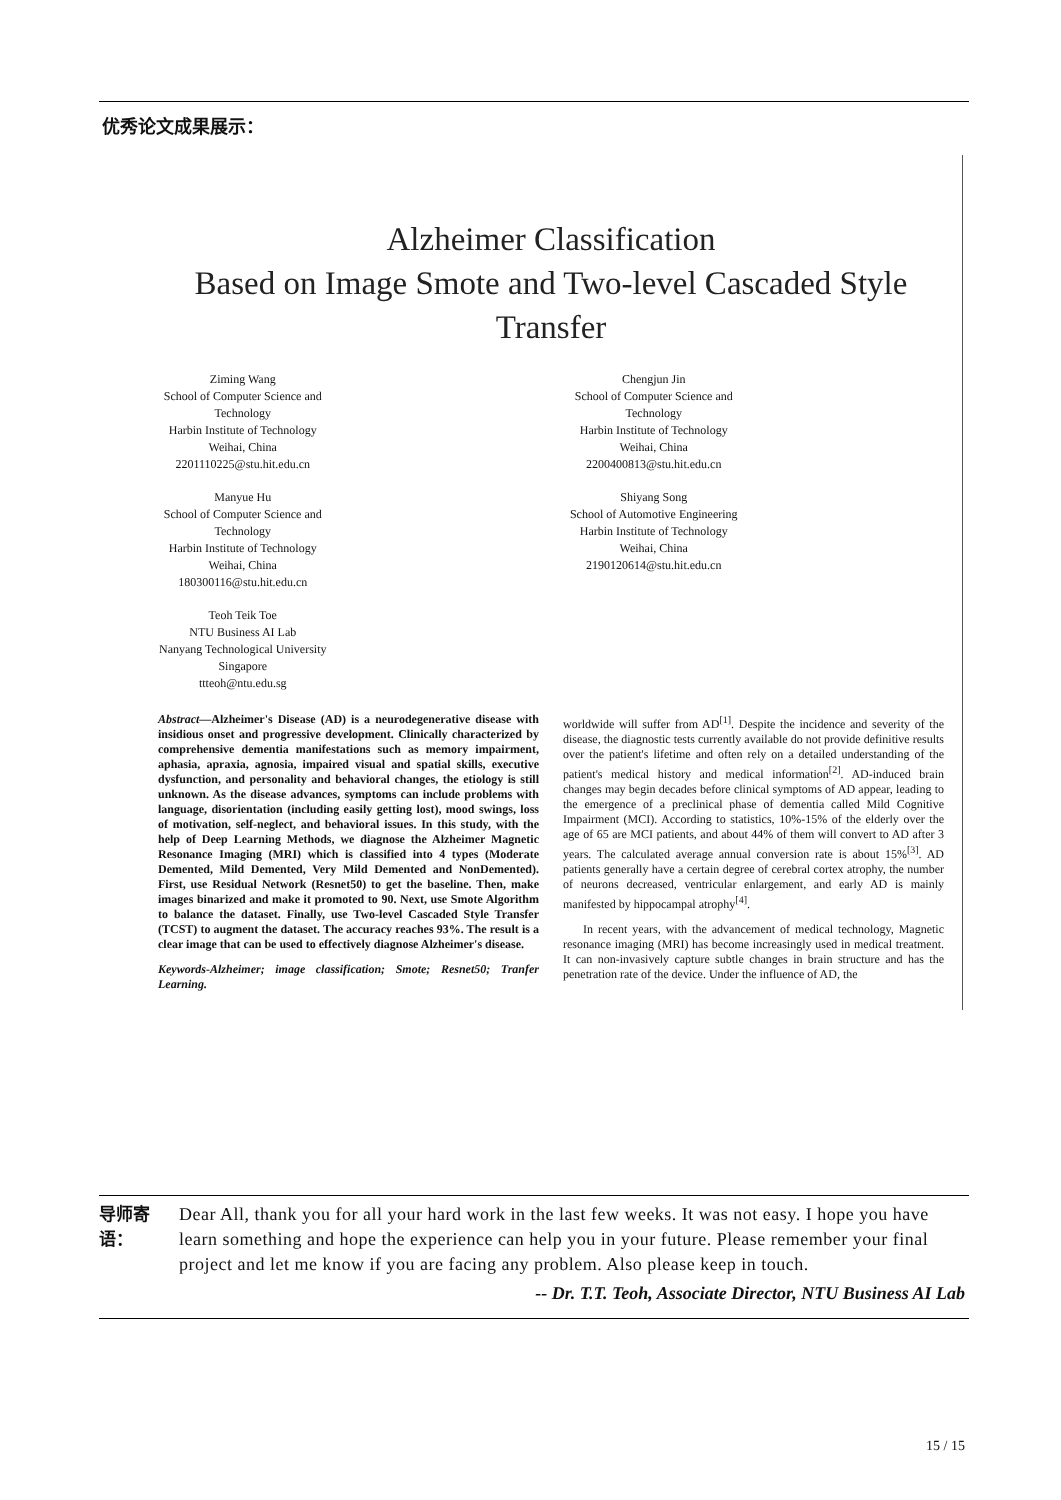优秀论文成果展示：
Alzheimer Classification
Based on Image Smote and Two-level Cascaded Style
Transfer
Ziming Wang
School of Computer Science and Technology
Harbin Institute of Technology
Weihai, China
2201110225@stu.hit.edu.cn
Manyue Hu
School of Computer Science and Technology
Harbin Institute of Technology
Weihai, China
180300116@stu.hit.edu.cn
Teoh Teik Toe
NTU Business AI Lab
Nanyang Technological University
Singapore
ttteoh@ntu.edu.sg
Chengjun Jin
School of Computer Science and Technology
Harbin Institute of Technology
Weihai, China
2200400813@stu.hit.edu.cn
Shiyang Song
School of Automotive Engineering
Harbin Institute of Technology
Weihai, China
2190120614@stu.hit.edu.cn
Abstract—Alzheimer's Disease (AD) is a neurodegenerative disease with insidious onset and progressive development. Clinically characterized by comprehensive dementia manifestations such as memory impairment, aphasia, apraxia, agnosia, impaired visual and spatial skills, executive dysfunction, and personality and behavioral changes, the etiology is still unknown. As the disease advances, symptoms can include problems with language, disorientation (including easily getting lost), mood swings, loss of motivation, self-neglect, and behavioral issues. In this study, with the help of Deep Learning Methods, we diagnose the Alzheimer Magnetic Resonance Imaging (MRI) which is classified into 4 types (Moderate Demented, Mild Demented, Very Mild Demented and NonDemented). First, use Residual Network (Resnet50) to get the baseline. Then, make images binarized and make it promoted to 90. Next, use Smote Algorithm to balance the dataset. Finally, use Two-level Cascaded Style Transfer (TCST) to augment the dataset. The accuracy reaches 93%. The result is a clear image that can be used to effectively diagnose Alzheimer's disease.
Keywords-Alzheimer; image classification; Smote; Resnet50; Tranfer Learning.
worldwide will suffer from AD<sup>[1]</sup>. Despite the incidence and severity of the disease, the diagnostic tests currently available do not provide definitive results over the patient's lifetime and often rely on a detailed understanding of the patient's medical history and medical information<sup>[2]</sup>. AD-induced brain changes may begin decades before clinical symptoms of AD appear, leading to the emergence of a preclinical phase of dementia called Mild Cognitive Impairment (MCI). According to statistics, 10%-15% of the elderly over the age of 65 are MCI patients, and about 44% of them will convert to AD after 3 years. The calculated average annual conversion rate is about 15%<sup>[3]</sup>. AD patients generally have a certain degree of cerebral cortex atrophy, the number of neurons decreased, ventricular enlargement, and early AD is mainly manifested by hippocampal atrophy<sup>[4]</sup>.
In recent years, with the advancement of medical technology, Magnetic resonance imaging (MRI) has become increasingly used in medical treatment. It can non-invasively capture subtle changes in brain structure and has the penetration rate of the device. Under the influence of AD, the
导师寄
语：
Dear All, thank you for all your hard work in the last few weeks. It was not easy. I hope you have learn something and hope the experience can help you in your future. Please remember your final project and let me know if you are facing any problem. Also please keep in touch.
-- Dr. T.T. Teoh, Associate Director, NTU Business AI Lab
15 / 15